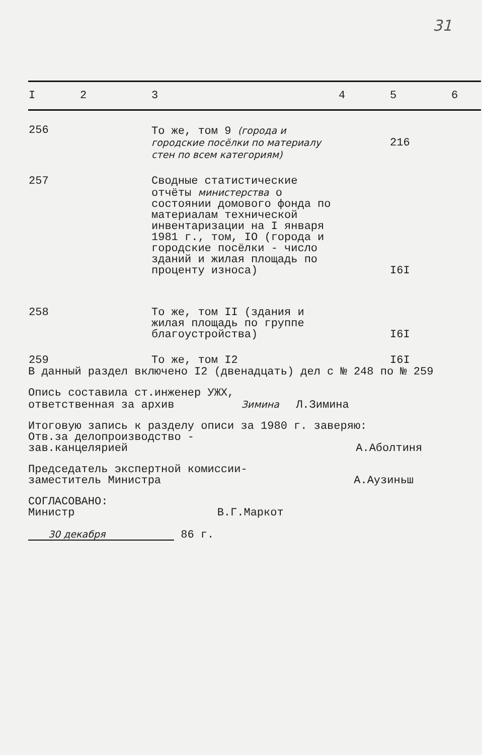31
| I | 2 | 3 | 4 | 5 | 6 |
| --- | --- | --- | --- | --- | --- |
| 256 | | То же, том 9 (города и городские посёлки по материалу стен по всем категориям) | | 216 | |
| 257 | | Сводные статистические отчёты министерства о состоянии домового фонда по материалам технической инвентаризации на I января 1981 г., том, IO (города и городские посёлки - число зданий и жилая площадь по проценту износа) | | I6I | |
| 258 | | То же, том II (здания и жилая площадь по группе благоустройства) | | I6I | |
| 259 | | То же, том I2 | | I6I | |
В данный раздел включено I2 (двенадцать) дел с № 248 по № 259
Опись составила ст.инженер УЖХ,
ответственная за архив Зимина Л.Зимина
Итоговую запись к разделу описи за 1980 г. заверяю:
Отв.за делопроизводство -
зав.канцелярией А.Аболтиня
Председатель экспертной комиссии-
заместитель Министра А.Аузиньш
СОГЛАСОВАНО:
Министр В.Г.Маркот
30 декабря 86 г.